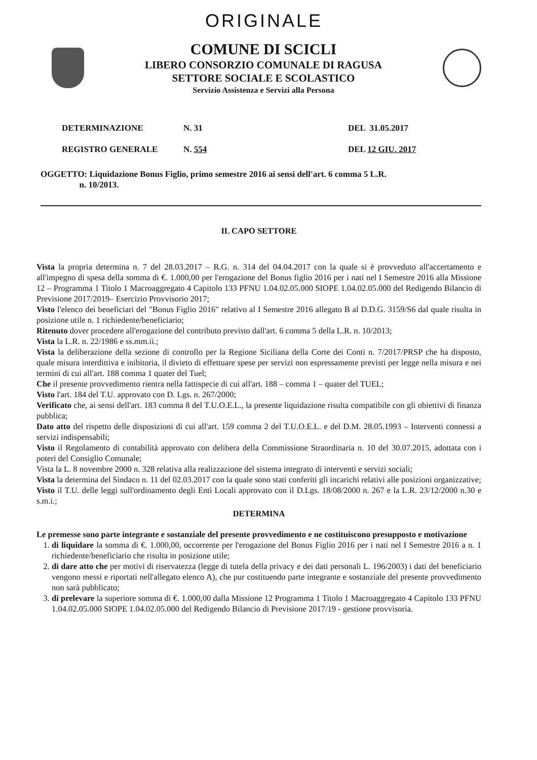ORIGINALE
COMUNE DI SCICLI
LIBERO CONSORZIO COMUNALE DI RAGUSA
SETTORE SOCIALE E SCOLASTICO
Servizio Assistenza e Servizi alla Persona
DETERMINAZIONE
REGISTRO GENERALE
N. 31
N. 554
DEL 31.05.2017
DEL 12 GIU. 2017
OGGETTO: Liquidazione Bonus Figlio, primo semestre 2016 ai sensi dell'art. 6 comma 5 L.R.
n. 10/2013.
IL CAPO SETTORE
Vista la propria determina n. 7 del 28.03.2017 – R.G. n. 314 del 04.04.2017 con la quale si è provveduto all'accertamento e all'impegno di spesa della somma di €. 1.000,00 per l'erogazione del Bonus figlio 2016 per i nati nel I Semestre 2016 alla Missione 12 – Programma 1 Titolo 1 Macroaggregato 4 Capitolo 133 PFNU 1.04.02.05.000 SIOPE 1.04.02.05.000 del Redigendo Bilancio di Previsione 2017/2019– Esercizio Provvisorio 2017;
Visto l'elenco dei beneficiari del "Bonus Figlio 2016" relativo al I Semestre 2016 allegato B al D.D.G. 3159/S6 dal quale risulta in posizione utile n. 1 richiedente/beneficiario;
Ritenuto dover procedere all'erogazione del contributo previsto dall'art. 6 comma 5 della L.R. n. 10/2013;
Vista la L.R. n. 22/1986 e ss.mm.ii.;
Vista la deliberazione della sezione di controllo per la Regione Siciliana della Corte dei Conti n. 7/2017/PRSP che ha disposto, quale misura interdittiva e inibitoria, il divieto di effettuare spese per servizi non espressamente previsti per legge nella misura e nei termini di cui all'art. 188 comma 1 quater del Tuel;
Che il presente provvedimento rientra nella fattispecie di cui all'art. 188 – comma 1 – quater del TUEL;
Visto l'art. 184 del T.U. approvato con D. Lgs. n. 267/2000;
Verificato che, ai sensi dell'art. 183 comma 8 del T.U.O.E.L., la presente liquidazione risulta compatibile con gli obiettivi di finanza pubblica;
Dato atto del rispetto delle disposizioni di cui all'art. 159 comma 2 del T.U.O.E.L. e del D.M. 28.05.1993 – Interventi connessi a servizi indispensabili;
Visto il Regolamento di contabilità approvato con delibera della Commissione Straordinaria n. 10 del 30.07.2015, adottata con i poteri del Consiglio Comunale;
Vista la L. 8 novembre 2000 n. 328 relativa alla realizzazione del sistema integrato di interventi e servizi sociali;
Vista la determina del Sindaco n. 11 del 02.03.2017 con la quale sono stati conferiti gli incarichi relativi alle posizioni organizzative;
Visto il T.U. delle leggi sull'ordinamento degli Enti Locali approvato con il D.Lgs. 18/08/2000 n. 267 e la L.R. 23/12/2000 n.30 e s.m.i.;
DETERMINA
Le premesse sono parte integrante e sostanziale del presente provvedimento e ne costituiscono presupposto e motivazione
1. di liquidare la somma di €. 1.000,00, occorrente per l'erogazione del Bonus Figlio 2016 per i nati nel I Semestre 2016 a n. 1 richiedente/beneficiario che risulta in posizione utile;
2. di dare atto che per motivi di riservatezza (legge di tutela della privacy e dei dati personali L. 196/2003) i dati del beneficiario vengono messi e riportati nell'allegato elenco A), che pur costituendo parte integrante e sostanziale del presente provvedimento non sarà pubblicato;
3. di prelevare la superiore somma di €. 1.000,00 dalla Missione 12 Programma 1 Titolo 1 Macroaggregato 4 Capitolo 133 PFNU 1.04.02.05.000 SIOPE 1.04.02.05.000 del Redigendo Bilancio di Previsione 2017/19 - gestione provvisoria.